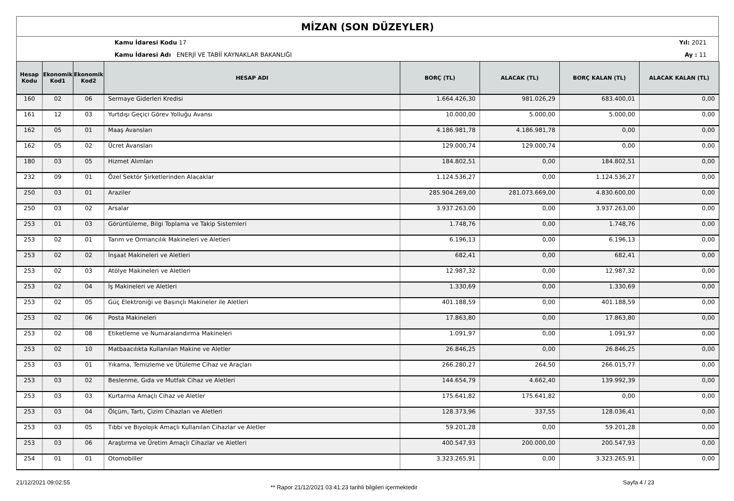MİZAN (SON DÜZEYLER)
Kamu İdaresi Kodu 17
Kamu İdaresi Adı ENERJİ VE TABİİ KAYNAKLAR BAKANLIĞI
Yıl: 2021
Ay : 11
| Hesap Kodu | Ekonomik Kod1 | Ekonomik Kod2 | HESAP ADI | BORÇ (TL) | ALACAK (TL) | BORÇ KALAN (TL) | ALACAK KALAN (TL) |
| --- | --- | --- | --- | --- | --- | --- | --- |
| 160 | 02 | 06 | Sermaye Giderleri Kredisi | 1.664.426,30 | 981.026,29 | 683.400,01 | 0,00 |
| 161 | 12 | 03 | Yurtdışı Geçici Görev Yolluğu Avansı | 10.000,00 | 5.000,00 | 5.000,00 | 0,00 |
| 162 | 05 | 01 | Maaş Avansları | 4.186.981,78 | 4.186.981,78 | 0,00 | 0,00 |
| 162 | 05 | 02 | Ücret Avansları | 129.000,74 | 129.000,74 | 0,00 | 0,00 |
| 180 | 03 | 05 | Hizmet Alımları | 184.802,51 | 0,00 | 184.802,51 | 0,00 |
| 232 | 09 | 01 | Özel Sektör Şirketlerinden Alacaklar | 1.124.536,27 | 0,00 | 1.124.536,27 | 0,00 |
| 250 | 03 | 01 | Araziler | 285.904.269,00 | 281.073.669,00 | 4.830.600,00 | 0,00 |
| 250 | 03 | 02 | Arsalar | 3.937.263,00 | 0,00 | 3.937.263,00 | 0,00 |
| 253 | 01 | 03 | Görüntüleme, Bilgi Toplama ve Takip Sistemleri | 1.748,76 | 0,00 | 1.748,76 | 0,00 |
| 253 | 02 | 01 | Tarım ve Ormancılık Makineleri ve Aletleri | 6.196,13 | 0,00 | 6.196,13 | 0,00 |
| 253 | 02 | 02 | İnşaat Makineleri ve Aletleri | 682,41 | 0,00 | 682,41 | 0,00 |
| 253 | 02 | 03 | Atölye Makineleri ve Aletleri | 12.987,32 | 0,00 | 12.987,32 | 0,00 |
| 253 | 02 | 04 | İş Makineleri ve Aletleri | 1.330,69 | 0,00 | 1.330,69 | 0,00 |
| 253 | 02 | 05 | Güç Elektroniği ve Basınçlı Makineler ile Aletleri | 401.188,59 | 0,00 | 401.188,59 | 0,00 |
| 253 | 02 | 06 | Posta Makineleri | 17.863,80 | 0,00 | 17.863,80 | 0,00 |
| 253 | 02 | 08 | Etiketleme ve Numaralandırma Makineleri | 1.091,97 | 0,00 | 1.091,97 | 0,00 |
| 253 | 02 | 10 | Matbaacılıkta Kullanılan Makine ve Aletler | 26.846,25 | 0,00 | 26.846,25 | 0,00 |
| 253 | 03 | 01 | Yıkama, Temizleme ve Ütüleme Cihaz ve Araçları | 266.280,27 | 264,50 | 266.015,77 | 0,00 |
| 253 | 03 | 02 | Beslenme, Gıda ve Mutfak Cihaz ve Aletleri | 144.654,79 | 4.662,40 | 139.992,39 | 0,00 |
| 253 | 03 | 03 | Kurtarma Amaçlı Cihaz ve Aletler | 175.641,82 | 175.641,82 | 0,00 | 0,00 |
| 253 | 03 | 04 | Ölçüm, Tartı, Çizim Cihazları ve Aletleri | 128.373,96 | 337,55 | 128.036,41 | 0,00 |
| 253 | 03 | 05 | Tıbbi ve Biyolojik Amaçlı Kullanılan Cihazlar ve Aletler | 59.201,28 | 0,00 | 59.201,28 | 0,00 |
| 253 | 03 | 06 | Araştırma ve Üretim Amaçlı Cihazlar ve Aletleri | 400.547,93 | 200.000,00 | 200.547,93 | 0,00 |
| 254 | 01 | 01 | Otomobiller | 3.323.265,91 | 0,00 | 3.323.265,91 | 0,00 |
21/12/2021 09:02:55
** Rapor 21/12/2021 03:41:23 tarihli bilgileri içermektedir
Sayfa 4 / 23